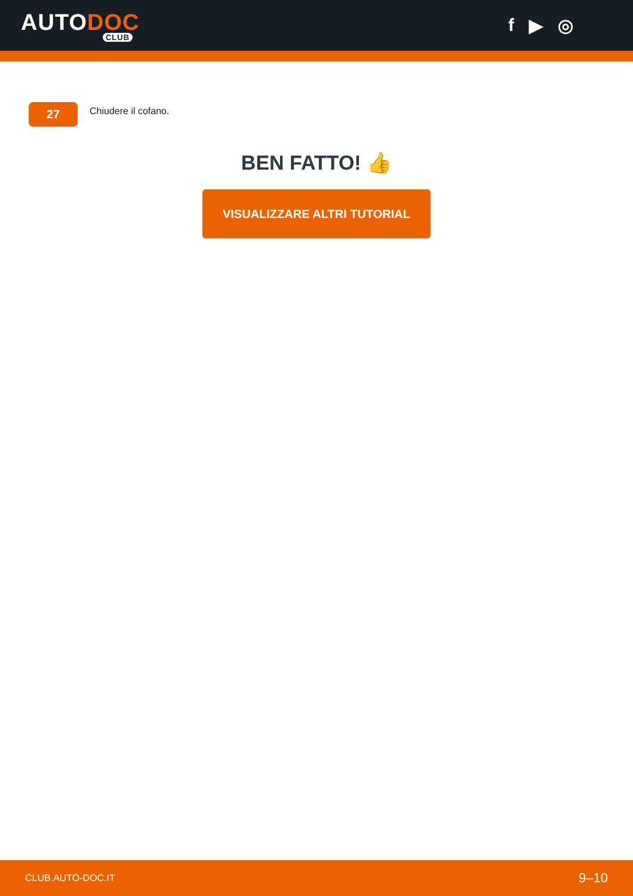AUTODOC
CLUB
f ▶ ◎
27
Chiudere il cofano.
BEN FATTO! 👍
VISUALIZZARE ALTRI TUTORIAL
CLUB.AUTO-DOC.IT 9–10